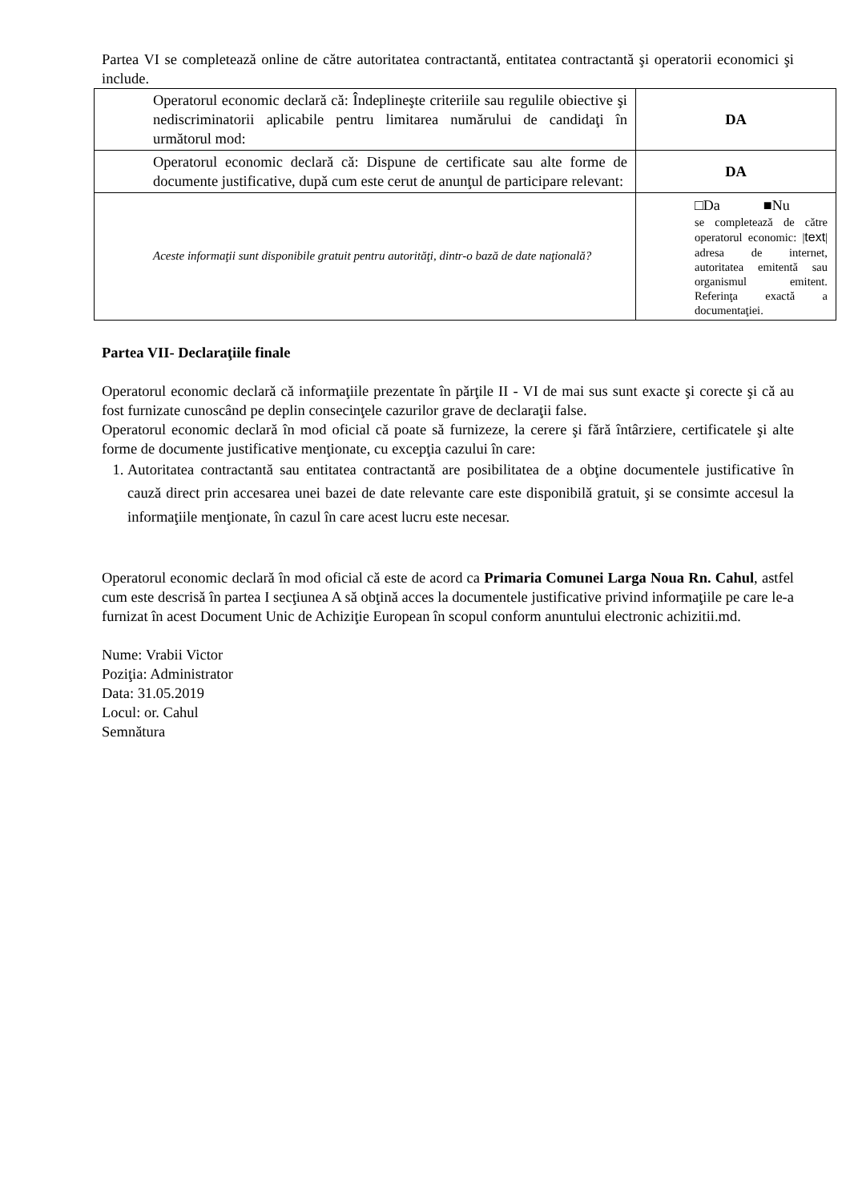Partea VI se completează online de către autoritatea contractantă, entitatea contractantă şi operatorii economici şi include.
| Operatorul economic declară că: Îndeplineşte criteriile sau regulile obiective şi nediscriminatorii aplicabile pentru limitarea numărului de candidaţi în următorul mod: | DA |
| Operatorul economic declară că: Dispune de certificate sau alte forme de documente justificative, după cum este cerut de anunţul de participare relevant: | DA |
| Aceste informaţii sunt disponibile gratuit pentru autorităţi, dintr-o bază de date naţională? | □Da ■Nu se completează de către operatorul economic: / text / adresa de internet, autoritatea emitentă sau organismul emitent. Referinţa exactă a documentaţiei. |
Partea VII- Declaraţiile finale
Operatorul economic declară că informaţiile prezentate în părţile II - VI de mai sus sunt exacte şi corecte şi că au fost furnizate cunoscând pe deplin consecinţele cazurilor grave de declaraţii false.
Operatorul economic declară în mod oficial că poate să furnizeze, la cerere şi fără întârziere, certificatele şi alte forme de documente justificative menţionate, cu excepţia cazului în care:
1. Autoritatea contractantă sau entitatea contractantă are posibilitatea de a obţine documentele justificative în cauză direct prin accesarea unei bazei de date relevante care este disponibilă gratuit, şi se consimte accesul la informaţiile menţionate, în cazul în care acest lucru este necesar.
Operatorul economic declară în mod oficial că este de acord ca Primaria Comunei Larga Noua Rn. Cahul, astfel cum este descrisă în partea I secţiunea A să obţină acces la documentele justificative privind informaţiile pe care le-a furnizat în acest Document Unic de Achiziţie European în scopul conform anuntului electronic achizitii.md.
Nume: Vrabii Victor
Poziţia: Administrator
Data: 31.05.2019
Locul: or. Cahul
Semnătura